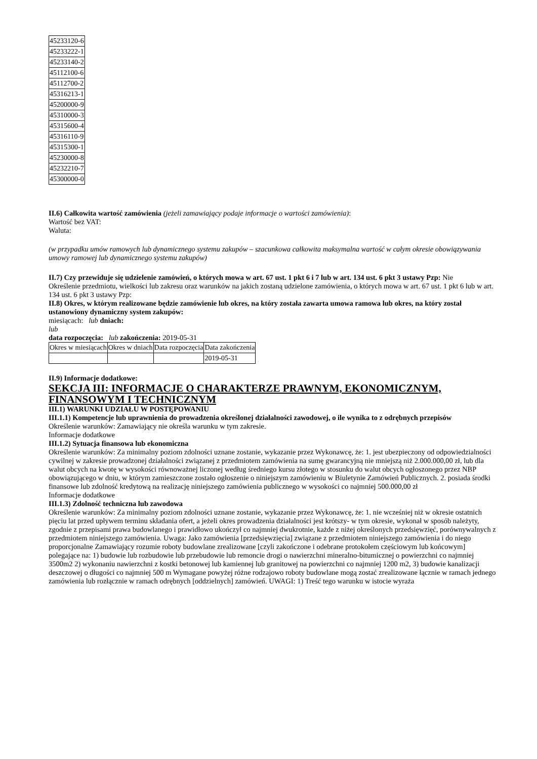| 45233120-6 |
| 45233222-1 |
| 45233140-2 |
| 45112100-6 |
| 45112700-2 |
| 45316213-1 |
| 45200000-9 |
| 45310000-3 |
| 45315600-4 |
| 45316110-9 |
| 45315300-1 |
| 45230000-8 |
| 45232210-7 |
| 45300000-0 |
II.6) Całkowita wartość zamówienia (jeżeli zamawiający podaje informacje o wartości zamówienia):
Wartość bez VAT:
Waluta:
(w przypadku umów ramowych lub dynamicznego systemu zakupów – szacunkowa całkowita maksymalna wartość w całym okresie obowiązywania umowy ramowej lub dynamicznego systemu zakupów)
II.7) Czy przewiduje się udzielenie zamówień, o których mowa w art. 67 ust. 1 pkt 6 i 7 lub w art. 134 ust. 6 pkt 3 ustawy Pzp: Nie
Określenie przedmiotu, wielkości lub zakresu oraz warunków na jakich zostaną udzielone zamówienia, o których mowa w art. 67 ust. 1 pkt 6 lub w art. 134 ust. 6 pkt 3 ustawy Pzp:
II.8) Okres, w którym realizowane będzie zamówienie lub okres, na który została zawarta umowa ramowa lub okres, na który został ustanowiony dynamiczny system zakupów:
miesiącach: lub dniach:
lub
data rozpoczęcia: lub zakończenia: 2019-05-31
| Okres w miesiącach | Okres w dniach | Data rozpoczęcia | Data zakończenia |
| | | | 2019-05-31 |
II.9) Informacje dodatkowe:
SEKCJA III: INFORMACJE O CHARAKTERZE PRAWNYM, EKONOMICZNYM, FINANSOWYM I TECHNICZNYM
III.1) WARUNKI UDZIAŁU W POSTĘPOWANIU
III.1.1) Kompetencje lub uprawnienia do prowadzenia określonej działalności zawodowej, o ile wynika to z odrębnych przepisów
Określenie warunków: Zamawiający nie określa warunku w tym zakresie.
Informacje dodatkowe
III.1.2) Sytuacja finansowa lub ekonomiczna
Określenie warunków: Za minimalny poziom zdolności uznane zostanie, wykazanie przez Wykonawcę, że: 1. jest ubezpieczony od odpowiedzialności cywilnej w zakresie prowadzonej działalności związanej z przedmiotem zamówienia na sumę gwarancyjną nie mniejszą niż 2.000.000,00 zł, lub dla walut obcych na kwotę w wysokości równoważnej liczonej według średniego kursu złotego w stosunku do walut obcych ogłoszonego przez NBP obowiązującego w dniu, w którym zamieszczone zostało ogłoszenie o niniejszym zamówieniu w Biuletynie Zamówień Publicznych. 2. posiada środki finansowe lub zdolność kredytową na realizację niniejszego zamówienia publicznego w wysokości co najmniej 500.000,00 zł
Informacje dodatkowe
III.1.3) Zdolność techniczna lub zawodowa
Określenie warunków: Za minimalny poziom zdolności uznane zostanie, wykazanie przez Wykonawcę, że: 1. nie wcześniej niż w okresie ostatnich pięciu lat przed upływem terminu składania ofert, a jeżeli okres prowadzenia działalności jest krótszy- w tym okresie, wykonał w sposób należyty, zgodnie z przepisami prawa budowlanego i prawidłowo ukończył co najmniej dwukrotnie, każde z niżej określonych przedsięwzięć, porównywalnych z przedmiotem niniejszego zamówienia. Uwaga: Jako zamówienia [przedsięwzięcia] związane z przedmiotem niniejszego zamówienia i do niego proporcjonalne Zamawiający rozumie roboty budowlane zrealizowane [czyli zakończone i odebrane protokołem częściowym lub końcowym] polegające na: 1) budowie lub rozbudowie lub przebudowie lub remoncie drogi o nawierzchni mineralno-bitumicznej o powierzchni co najmniej 3500m2 2) wykonaniu nawierzchni z kostki betonowej lub kamiennej lub granitowej na powierzchni co najmniej 1200 m2, 3) budowie kanalizacji deszczowej o długości co najmniej 500 m Wymagane powyżej różne rodzajowo roboty budowlane mogą zostać zrealizowane łącznie w ramach jednego zamówienia lub rozłącznie w ramach odrębnych [oddzielnych] zamówień. UWAGI: 1) Treść tego warunku w istocie wyraża